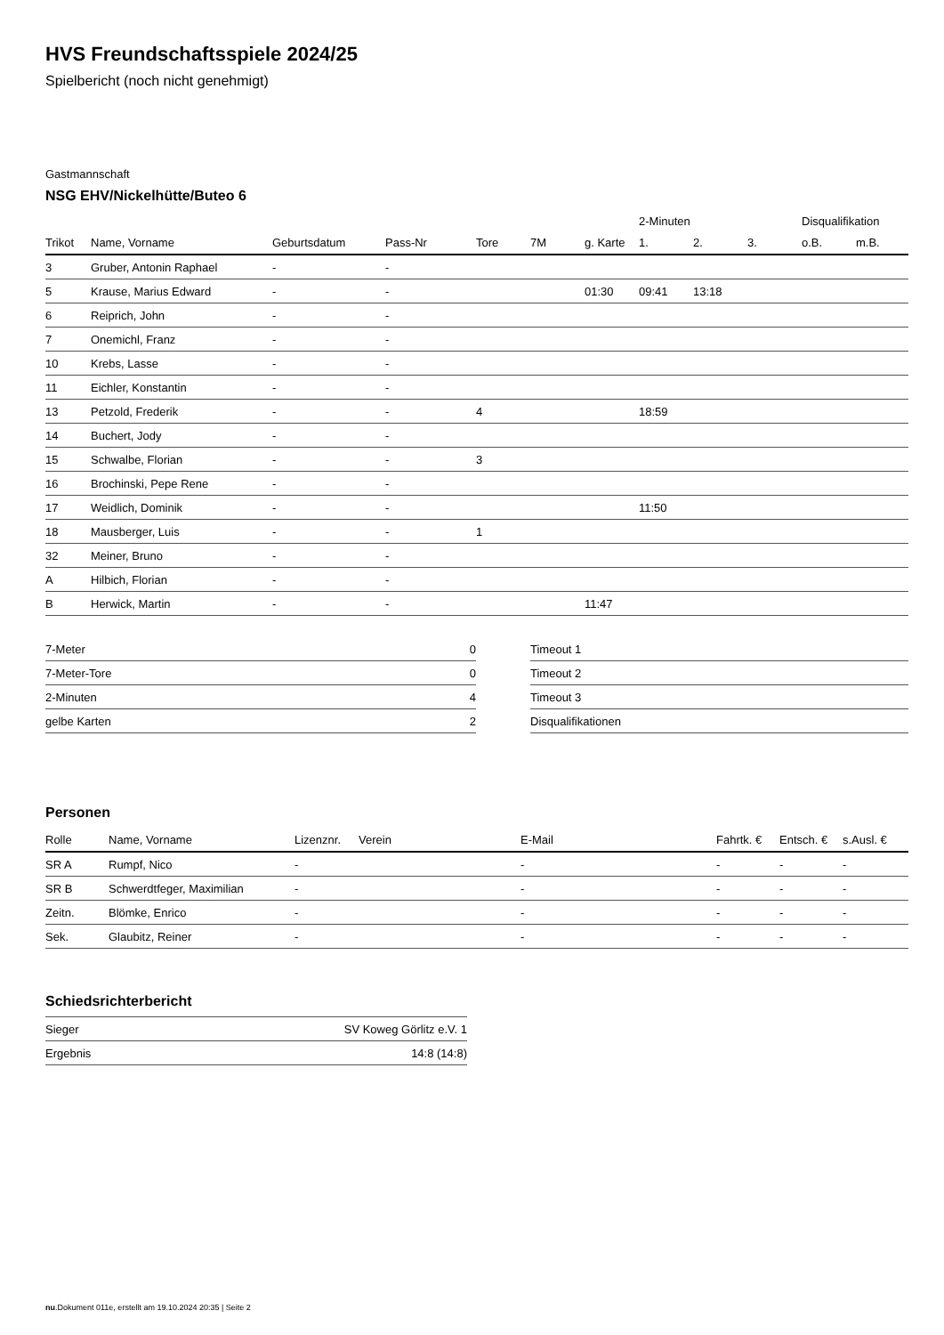HVS Freundschaftsspiele 2024/25
Spielbericht (noch nicht genehmigt)
Gastmannschaft
NSG EHV/Nickelhütte/Buteo 6
| | | | | | | | 2-Minuten | | | Disqualifikation | |
| --- | --- | --- | --- | --- | --- | --- | --- | --- | --- | --- | --- |
| Trikot | Name, Vorname | Geburtsdatum | Pass-Nr | Tore | 7M | g. Karte | 1. | 2. | 3. | o.B. | m.B. |
| 3 | Gruber, Antonin Raphael | - | - | | | | | | | | |
| 5 | Krause, Marius Edward | - | - | | | 01:30 | 09:41 | 13:18 | | | |
| 6 | Reiprich, John | - | - | | | | | | | | |
| 7 | Onemichl, Franz | - | - | | | | | | | | |
| 10 | Krebs, Lasse | - | - | | | | | | | | |
| 11 | Eichler, Konstantin | - | - | | | | | | | | |
| 13 | Petzold, Frederik | - | - | 4 | | | 18:59 | | | | |
| 14 | Buchert, Jody | - | - | | | | | | | | |
| 15 | Schwalbe, Florian | - | - | 3 | | | | | | | |
| 16 | Brochinski, Pepe Rene | - | - | | | | | | | | |
| 17 | Weidlich, Dominik | - | - | | | | 11:50 | | | | |
| 18 | Mausberger, Luis | - | - | 1 | | | | | | | |
| 32 | Meiner, Bruno | - | - | | | | | | | | |
| A | Hilbich, Florian | - | - | | | | | | | | |
| B | Herwick, Martin | - | - | | | 11:47 | | | | | |
| 7-Meter | 0 |
| 7-Meter-Tore | 0 |
| 2-Minuten | 4 |
| gelbe Karten | 2 |
| Timeout 1 |
| Timeout 2 |
| Timeout 3 |
| Disqualifikationen |
Personen
| Rolle | Name, Vorname | Lizenznr. | Verein | E-Mail | Fahrtk. € | Entsch. € | s.Ausl. € |
| --- | --- | --- | --- | --- | --- | --- | --- |
| SR A | Rumpf, Nico | - | | - | - | - | - |
| SR B | Schwerdtfeger, Maximilian | - | | - | - | - | - |
| Zeitn. | Blömke, Enrico | - | | - | - | - | - |
| Sek. | Glaubitz, Reiner | - | | - | - | - | - |
Schiedsrichterbericht
| Sieger | SV Koweg Görlitz e.V. 1 |
| Ergebnis | 14:8 (14:8) |
nu.Dokument 011e, erstellt am 19.10.2024 20:35 | Seite 2